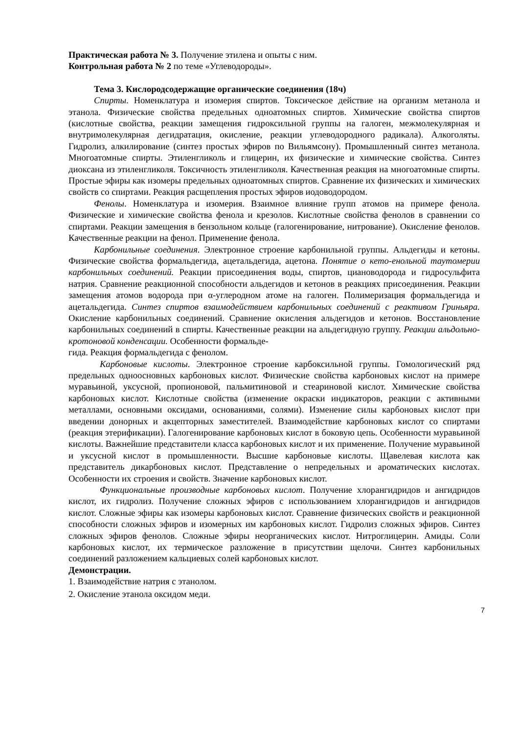Практическая работа № 3. Получение этилена и опыты с ним.
Контрольная работа № 2 по теме «Углеводороды».
Тема 3. Кислородсодержащие органические соединения (18ч)
Спирты. Номенклатура и изомерия спиртов. Токсическое действие на организм метанола и этанола. Физические свойства предельных одноатомных спиртов. Химические свойства спиртов (кислотные свойства, реакции замещения гидроксильной группы на галоген, межмолекулярная и внутримолекулярная дегидратация, окисление, реакции углеводородного радикала). Алкоголяты. Гидролиз, алкилирование (синтез простых эфиров по Вильямсону). Промышленный синтез метанола. Многоатомные спирты. Этиленгликоль и глицерин, их физические и химические свойства. Синтез диоксана из этиленгликоля. Токсичность этиленгликоля. Качественная реакция на многоатомные спирты. Простые эфиры как изомеры предельных одноатомных спиртов. Сравнение их физических и химических свойств со спиртами. Реакция расщепления простых эфиров иодоводородом.
Фенолы. Номенклатура и изомерия. Взаимное влияние групп атомов на примере фенола. Физические и химические свойства фенола и крезолов. Кислотные свойства фенолов в сравнении со спиртами. Реакции замещения в бензольном кольце (галогенирование, нитрование). Окисление фенолов. Качественные реакции на фенол. Применение фенола.
Карбонильные соединения. Электронное строение карбонильной группы. Альдегиды и кетоны. Физические свойства формальдегида, ацетальдегида, ацетона. Понятие о кето-енольной таутомерии карбонильных соединений. Реакции присоединения воды, спиртов, циановодорода и гидросульфита натрия. Сравнение реакционной способности альдегидов и кетонов в реакциях присоединения. Реакции замещения атомов водорода при α-углеродном атоме на галоген. Полимеризация формальдегида и ацетальдегида. Синтез спиртов взаимодействием карбонильных соединений с реактивом Гриньяра. Окисление карбонильных соединений. Сравнение окисления альдегидов и кетонов. Восстановление карбонильных соединений в спирты. Качественные реакции на альдегидную группу. Реакции альдольно-кротоновой конденсации. Особенности формальде-
гида. Реакция формальдегида с фенолом.
Карбоновые кислоты. Электронное строение карбоксильной группы. Гомологический ряд предельных одноосновных карбоновых кислот. Физические свойства карбоновых кислот на примере муравьиной, уксусной, пропионовой, пальмитиновой и стеариновой кислот. Химические свойства карбоновых кислот. Кислотные свойства (изменение окраски индикаторов, реакции с активными металлами, основными оксидами, основаниями, солями). Изменение силы карбоновых кислот при введении донорных и акцепторных заместителей. Взаимодействие карбоновых кислот со спиртами (реакция этерификации). Галогенирование карбоновых кислот в боковую цепь. Особенности муравьиной кислоты. Важнейшие представители класса карбоновых кислот и их применение. Получение муравьиной и уксусной кислот в промышленности. Высшие карбоновые кислоты. Щавелевая кислота как представитель дикарбоновых кислот. Представление о непредельных и ароматических кислотах. Особенности их строения и свойств. Значение карбоновых кислот.
Функциональные производные карбоновых кислот. Получение хлорангидридов и ангидридов кислот, их гидролиз. Получение сложных эфиров с использованием хлорангидридов и ангидридов кислот. Сложные эфиры как изомеры карбоновых кислот. Сравнение физических свойств и реакционной способности сложных эфиров и изомерных им карбоновых кислот. Гидролиз сложных эфиров. Синтез сложных эфиров фенолов. Сложные эфиры неорганических кислот. Нитроглицерин. Амиды. Соли карбоновых кислот, их термическое разложение в присутствии щелочи. Синтез карбонильных соединений разложением кальциевых солей карбоновых кислот.
Демонстрации.
1. Взаимодействие натрия с этанолом.
2. Окисление этанола оксидом меди.
7